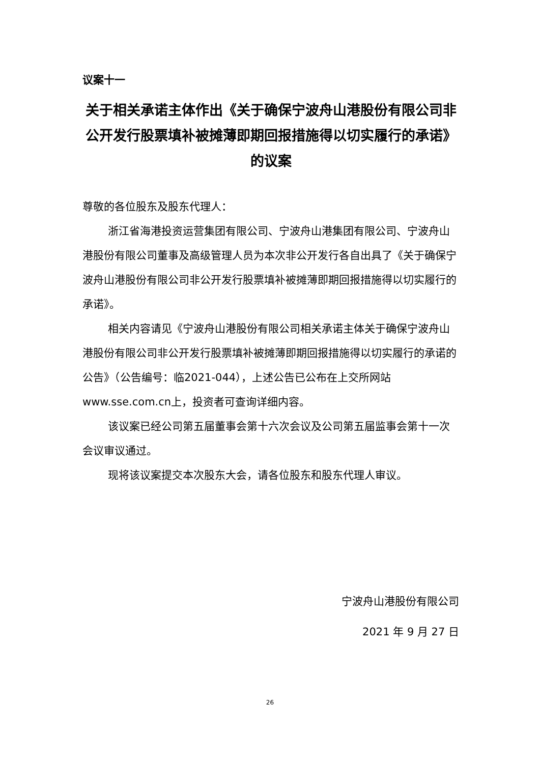议案十一
关于相关承诺主体作出《关于确保宁波舟山港股份有限公司非公开发行股票填补被摊薄即期回报措施得以切实履行的承诺》的议案
尊敬的各位股东及股东代理人：
浙江省海港投资运营集团有限公司、宁波舟山港集团有限公司、宁波舟山港股份有限公司董事及高级管理人员为本次非公开发行各自出具了《关于确保宁波舟山港股份有限公司非公开发行股票填补被摊薄即期回报措施得以切实履行的承诺》。
相关内容请见《宁波舟山港股份有限公司相关承诺主体关于确保宁波舟山港股份有限公司非公开发行股票填补被摊薄即期回报措施得以切实履行的承诺的公告》（公告编号：临2021-044），上述公告已公布在上交所网站www.sse.com.cn上，投资者可查询详细内容。
该议案已经公司第五届董事会第十六次会议及公司第五届监事会第十一次会议审议通过。
现将该议案提交本次股东大会，请各位股东和股东代理人审议。
宁波舟山港股份有限公司
2021 年 9 月 27 日
26